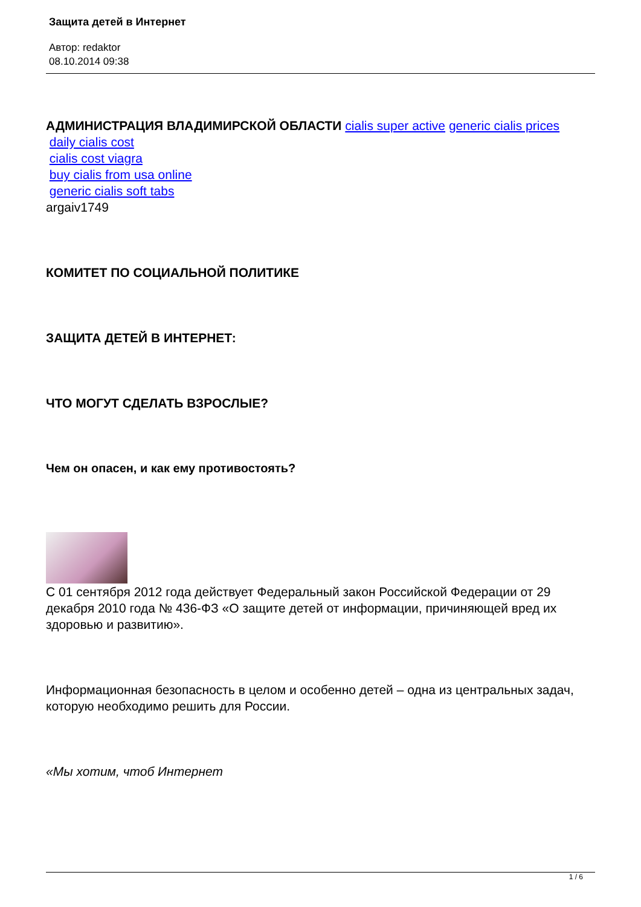Защита детей в Интернет
Автор: redaktor
08.10.2014 09:38
АДМИНИСТРАЦИЯ ВЛАДИМИРСКОЙ ОБЛАСТИ cialis super active generic cialis prices
daily cialis cost
cialis cost viagra
buy cialis from usa online
generic cialis soft tabs
argaiv1749
КОМИТЕТ ПО СОЦИАЛЬНОЙ ПОЛИТИКЕ
ЗАЩИТА ДЕТЕЙ В ИНТЕРНЕТ:
ЧТО МОГУТ СДЕЛАТЬ ВЗРОСЛЫЕ?
Чем он опасен, и как ему противостоять?
С 01 сентября 2012 года действует Федеральный закон Российской Федерации от 29 декабря 2010 года № 436-ФЗ «О защите детей от информации, причиняющей вред их здоровью и развитию».
Информационная безопасность в целом и особенно детей – одна из центральных задач, которую необходимо решить для России.
«Мы хотим, чтоб Интернет
1 / 6